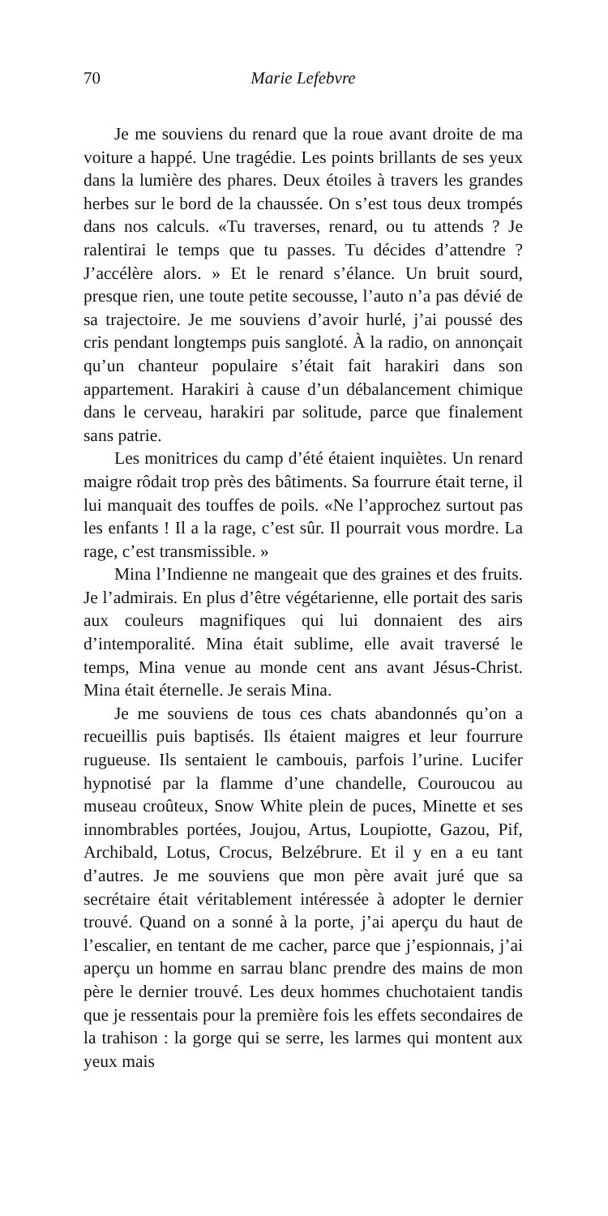70 Marie Lefebvre
Je me souviens du renard que la roue avant droite de ma voiture a happé. Une tragédie. Les points brillants de ses yeux dans la lumière des phares. Deux étoiles à travers les grandes herbes sur le bord de la chaussée. On s’est tous deux trompés dans nos calculs. «Tu traverses, renard, ou tu attends ? Je ralentirai le temps que tu passes. Tu décides d’attendre ? J’accélère alors. » Et le renard s’élance. Un bruit sourd, presque rien, une toute petite secousse, l’auto n’a pas dévié de sa trajectoire. Je me souviens d’avoir hurlé, j’ai poussé des cris pendant longtemps puis sangloté. À la radio, on annonçait qu’un chanteur populaire s’était fait harakiri dans son appartement. Harakiri à cause d’un débalancement chimique dans le cerveau, harakiri par solitude, parce que finalement sans patrie.
Les monitrices du camp d’été étaient inquiètes. Un renard maigre rôdait trop près des bâtiments. Sa fourrure était terne, il lui manquait des touffes de poils. «Ne l’approchez surtout pas les enfants ! Il a la rage, c’est sûr. Il pourrait vous mordre. La rage, c’est transmissible. »
Mina l’Indienne ne mangeait que des graines et des fruits. Je l’admirais. En plus d’être végétarienne, elle portait des saris aux couleurs magnifiques qui lui donnaient des airs d’intemporalité. Mina était sublime, elle avait traversé le temps, Mina venue au monde cent ans avant Jésus-Christ. Mina était éternelle. Je serais Mina.
Je me souviens de tous ces chats abandonnés qu’on a recueillis puis baptisés. Ils étaient maigres et leur fourrure rugueuse. Ils sentaient le cambouis, parfois l’urine. Lucifer hypnotisé par la flamme d’une chandelle, Couroucou au museau croûteux, Snow White plein de puces, Minette et ses innombrables portées, Joujou, Artus, Loupiotte, Gazou, Pif, Archibald, Lotus, Crocus, Belzébrure. Et il y en a eu tant d’autres. Je me souviens que mon père avait juré que sa secrétaire était véritablement intéressée à adopter le dernier trouvé. Quand on a sonné à la porte, j’ai aperçu du haut de l’escalier, en tentant de me cacher, parce que j’espionnais, j’ai aperçu un homme en sarrau blanc prendre des mains de mon père le dernier trouvé. Les deux hommes chuchotaient tandis que je ressentais pour la première fois les effets secondaires de la trahison : la gorge qui se serre, les larmes qui montent aux yeux mais